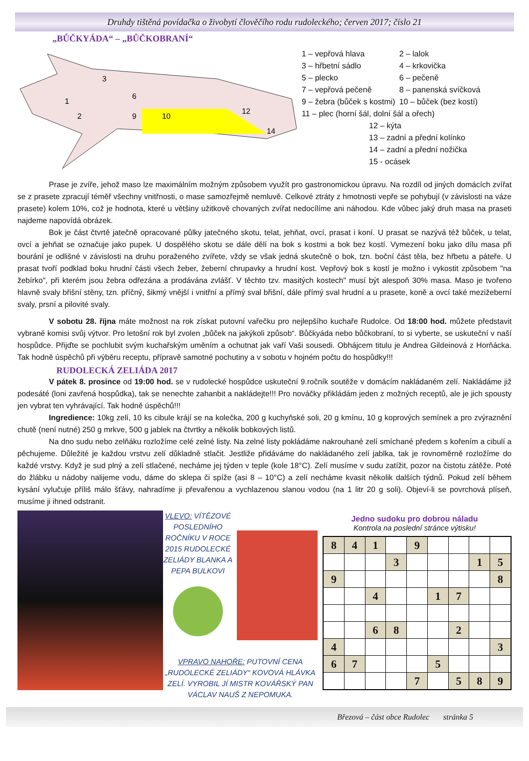Druhdy tištěná povídačka o živobytí člověčího rodu rudoleckého; červen 2017; číslo 21
„BŮČKYÁDA“ – „BŮČKOBRANÍ“
1
2
3
6
10
9
12
14
| 1 – vepřová hlava | 2 – lalok |
| 3 – hřbetní sádlo | 4 – krkovička |
| 5 – plecko | 6 – pečeně |
| 7 – vepřová pečeně | 8 – panenská svíčková |
| 9 – žebra (bůček s kostmi) | 10 – bůček (bez kostí) |
| 11 – plec (horní šál, dolní šál a ořech) | |
12 – kýta
13 – zadní a přední kolínko
14 – zadní a přední nožička
15 - ocásek
Prase je zvíře, jehož maso lze maximálním možným způsobem využít pro gastronomickou úpravu. Na rozdíl od jiných domácích zvířat se z prasete zpracují téměř všechny vnitřnosti, o mase samozřejmě nemluvě. Celkové ztráty z hmotnosti vepře se pohybují (v závislosti na váze prasete) kolem 10%, což je hodnota, které u většiny užitkově chovaných zvířat nedocílíme ani náhodou. Kde vůbec jaký druh masa na praseti najdeme napovídá obrázek.
Bok je část čtvrtě jatečně opracované půlky jatečného skotu, telat, jehňat, ovcí, prasat i koní. U prasat se nazývá též bůček, u telat, ovcí a jehňat se označuje jako pupek. U dospělého skotu se dále dělí na bok s kostmi a bok bez kostí. Vymezení boku jako dílu masa při bourání je odlišné v závislosti na druhu poraženého zvířete, vždy se však jedná skutečně o bok, tzn. boční část těla, bez hřbetu a páteře. U prasat tvoří podklad boku hrudní části všech žeber, žeberní chrupavky a hrudní kost. Vepřový bok s kostí je možno i vykostit způsobem "na žebírko", při kterém jsou žebra odřezána a prodávána zvlášť. V těchto tzv. masitých kostech" musí být alespoň 30% masa. Maso je tvořeno hlavně svaly břišní stěny, tzn. příčný, šikmý vnější i vnitřní a přímý sval břišní, dále přímý sval hrudní a u prasete, koně a ovcí také mezižeberní svaly, prsní a pilovité svaly.
V sobotu 28. října máte možnost na rok získat putovní vařečku pro nejlepšího kuchaře Rudolce. Od 18:00 hod. můžete představit vybrané komisi svůj výtvor. Pro letošní rok byl zvolen „bůček na jakýkoli způsob“. Bůčkyáda nebo bůčkobraní, to si vyberte, se uskuteční v naší hospůdce. Přijďte se pochlubit svým kuchařským uměním a ochutnat jak vaří Vaši sousedi. Obhájcem titulu je Andrea Gildeinová z Horňácka. Tak hodně úspěchů při výběru receptu, přípravě samotné pochutiny a v sobotu v hojném počtu do hospůdky!!!
RUDOLECKÁ ZELIÁDA 2017
V pátek 8. prosince od 19:00 hod. se v rudolecké hospůdce uskuteční 9.ročník soutěže v domácím nakládaném zelí. Nakládáme již podesáté (loni zavřená hospůdka), tak se nenechte zahanbit a nakládejte!!! Pro nováčky přikládám jeden z možných receptů, ale je jich spousty jen vybrat ten vyhrávající. Tak hodně úspěchů!!!
Ingredience: 10kg zelí, 10 ks cibule krájí se na kolečka, 200 g kuchyňské soli, 20 g kmínu, 10 g koprových semínek a pro zvýraznění chutě (není nutné) 250 g mrkve, 500 g jablek na čtvrtky a několik bobkových listů.
Na dno sudu nebo zelňáku rozložíme celé zelné listy. Na zelné listy pokládáme nakrouhané zelí smíchané předem s kořením a cibulí a pěchujeme. Důležité je každou vrstvu zelí důkladně stlačit. Jestliže přidáváme do nakládaného zelí jablka, tak je rovnoměrně rozložíme do každé vrstvy. Když je sud plný a zelí stlačené, necháme jej týden v teple (kole 18°C). Zelí musíme v sudu zatížit, pozor na čistotu zátěže. Poté do žlábku u nádoby nalijeme vodu, dáme do sklepa či spíže (asi 8 – 10°C) a zelí necháme kvasit několik dalších týdnů. Pokud zelí během kysání vylučuje příliš málo šťávy, nahradíme ji převařenou a vychlazenou slanou vodou (na 1 litr 20 g soli). Objeví-li se povrchová plíseň, musíme ji ihned odstranit.
VLEVO: VÍTĚZOVÉ POSLEDNÍHO ROČNÍKU V ROCE 2015 RUDOLECKÉ ZELIÁDY BLANKA A PEPA BULKOVI
VPRAVO NAHOŘE: PUTOVNÍ CENA „RUDOLECKÉ ZELIÁDY“ KOVOVÁ HLÁVKA ZELÍ. VYROBIL JÍ MISTR KOVÁŘSKÝ PAN VÁCLAV NAUŠ Z NEPOMUKA.
Jedno sudoku pro dobrou náladu
Kontrola na poslední stránce výtisku!
| 8 | 4 | 1 | | 9 | | | | |
| | | | 3 | | | | 1 | 5 |
| 9 | | | | | | | | 8 |
| | | 4 | | | 1 | 7 | | |
| | | 6 | 8 | | | 2 | | |
| 4 | | | | | | | | 3 |
| 6 | 7 | | | | 5 | | | |
| | | | | 7 | | 5 | 8 | 9 |
Březová – část obce Rudolec stránka 5